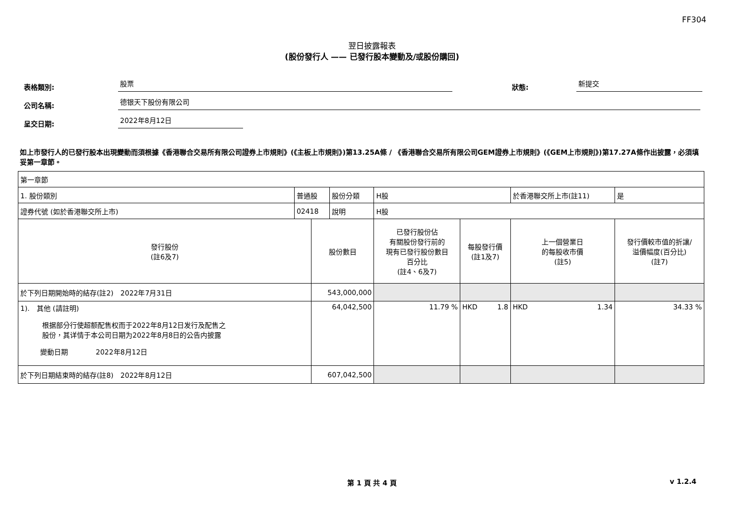FF304
翌日披露報表
(股份發行人 —— 已發行股本變動及/或股份購回)
表格類別: 股票 狀態: 新提交
公司名稱: 德银天下股份有限公司
呈交日期: 2022年8月12日
如上市發行人的已發行股本出現變動而須根據《香港聯合交易所有限公司證券上市規則》(《主板上市規則》)第13.25A條 / 《香港聯合交易所有限公司GEM證券上市規則》(《GEM上市規則》)第17.27A條作出披露，必須填妥第一章節。
| 第一章節 | | | | | | | |
| 1. 股份類別 | 普通股 | | 股份分類 | H股 | | 於香港聯交所上市(註11) | 是 |
| 證券代號 (如於香港聯交所上市) | 02418 | | 說明 | H股 | | | |
| 發行股份 (註6及7) | | 股份數目 | | 已發行股份佔 有關股份發行前的 現有已發行股份數目 百分比 (註4、6及7) | 每股發行價 (註1及7) | 上一個營業日 的每股收市價 (註5) | 發行價較市值的折讓/ 溢價幅度(百分比) (註7) |
| 於下列日期開始時的結存(註2) 2022年7月31日 | | 543,000,000 | | | | | |
| 1). 其他 (請註明) 根据部分行使超额配售权而于2022年8月12日发行及配售之股份，其详情于本公司日期为2022年8月8日的公告内披露 變動日期 2022年8月12日 | | 64,042,500 | | 11.79 % | HKD 1.8 | HKD 1.34 | 34.33 % |
| 於下列日期結束時的結存(註8) 2022年8月12日 | | 607,042,500 | | | | | |
第 1 頁 共 4 頁 v 1.2.4